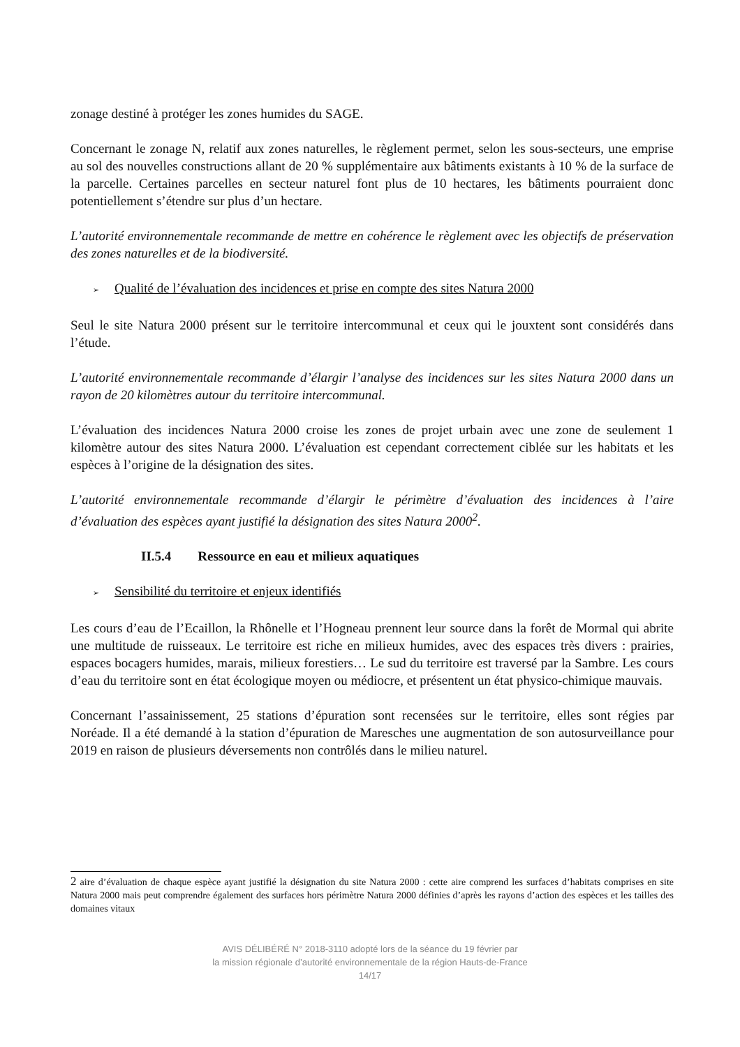zonage destiné à protéger les zones humides du SAGE.
Concernant le zonage N, relatif aux zones naturelles, le règlement permet, selon les sous-secteurs, une emprise au sol des nouvelles constructions allant de 20 % supplémentaire aux bâtiments existants à 10 % de la surface de la parcelle. Certaines parcelles en secteur naturel font plus de 10 hectares, les bâtiments pourraient donc potentiellement s’étendre sur plus d’un hectare.
L’autorité environnementale recommande de mettre en cohérence le règlement avec les objectifs de préservation des zones naturelles et de la biodiversité.
➢ Qualité de l’évaluation des incidences et prise en compte des sites Natura 2000
Seul le site Natura 2000 présent sur le territoire intercommunal et ceux qui le jouxtent sont considérés dans l’étude.
L’autorité environnementale recommande d’élargir l’analyse des incidences sur les sites Natura 2000 dans un rayon de 20 kilomètres autour du territoire intercommunal.
L’évaluation des incidences Natura 2000 croise les zones de projet urbain avec une zone de seulement 1 kilomètre autour des sites Natura 2000. L’évaluation est cependant correctement ciblée sur les habitats et les espèces à l’origine de la désignation des sites.
L’autorité environnementale recommande d’élargir le périmètre d’évaluation des incidences à l’aire d’évaluation des espèces ayant justifié la désignation des sites Natura 2000<sup>2</sup>.
II.5.4 Ressource en eau et milieux aquatiques
➢ Sensibilité du territoire et enjeux identifiés
Les cours d’eau de l’Ecaillon, la Rhônelle et l’Hogneau prennent leur source dans la forêt de Mormal qui abrite une multitude de ruisseaux. Le territoire est riche en milieux humides, avec des espaces très divers : prairies, espaces bocagers humides, marais, milieux forestiers… Le sud du territoire est traversé par la Sambre. Les cours d’eau du territoire sont en état écologique moyen ou médiocre, et présentent un état physico-chimique mauvais.
Concernant l’assainissement, 25 stations d’épuration sont recensées sur le territoire, elles sont régies par Noréade. Il a été demandé à la station d’épuration de Maresches une augmentation de son autosurveillance pour 2019 en raison de plusieurs déversements non contrôlés dans le milieu naturel.
2 aire d’évaluation de chaque espèce ayant justifié la désignation du site Natura 2000 : cette aire comprend les surfaces d’habitats comprises en site Natura 2000 mais peut comprendre également des surfaces hors périmètre Natura 2000 définies d’après les rayons d’action des espèces et les tailles des domaines vitaux
AVIS DÉLIBÉRÉ N° 2018-3110 adopté lors de la séance du 19 février par
la mission régionale d’autorité environnementale de la région Hauts-de-France
14/17